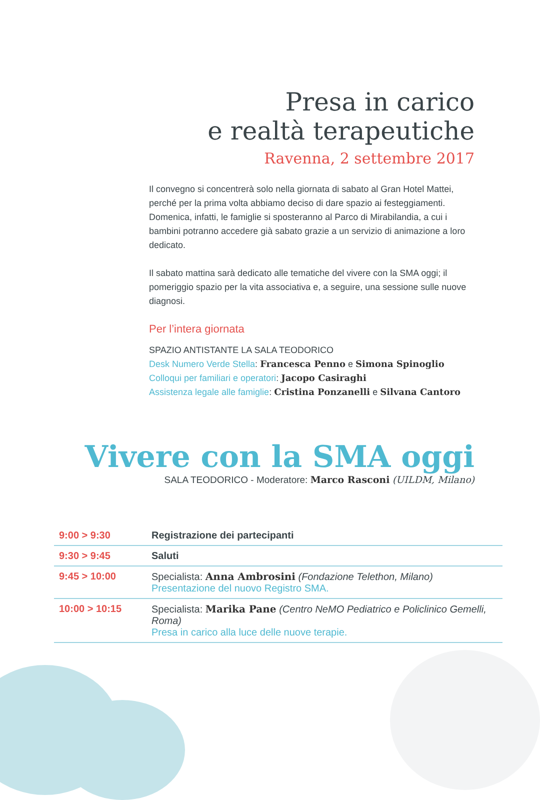Presa in carico
e realtà terapeutiche
Ravenna, 2 settembre 2017
Il convegno si concentrerà solo nella giornata di sabato al Gran Hotel Mattei, perché per la prima volta abbiamo deciso di dare spazio ai festeggiamenti. Domenica, infatti, le famiglie si sposteranno al Parco di Mirabilandia, a cui i bambini potranno accedere già sabato grazie a un servizio di animazione a loro dedicato.
Il sabato mattina sarà dedicato alle tematiche del vivere con la SMA oggi; il pomeriggio spazio per la vita associativa e, a seguire, una sessione sulle nuove diagnosi.
Per l’intera giornata
SPAZIO ANTISTANTE LA SALA TEODORICO
Desk Numero Verde Stella: Francesca Penno e Simona Spinoglio
Colloqui per familiari e operatori: Jacopo Casiraghi
Assistenza legale alle famiglie: Cristina Ponzanelli e Silvana Cantoro
Vivere con la SMA oggi
SALA TEODORICO - Moderatore: Marco Rasconi (UILDM, Milano)
| 9:00 > 9:30 | Registrazione dei partecipanti |
| 9:30 > 9:45 | Saluti |
| 9:45 > 10:00 | Specialista: Anna Ambrosini (Fondazione Telethon, Milano) Presentazione del nuovo Registro SMA. |
| 10:00 > 10:15 | Specialista: Marika Pane (Centro NeMO Pediatrico e Policlinico Gemelli, Roma) Presa in carico alla luce delle nuove terapie. |